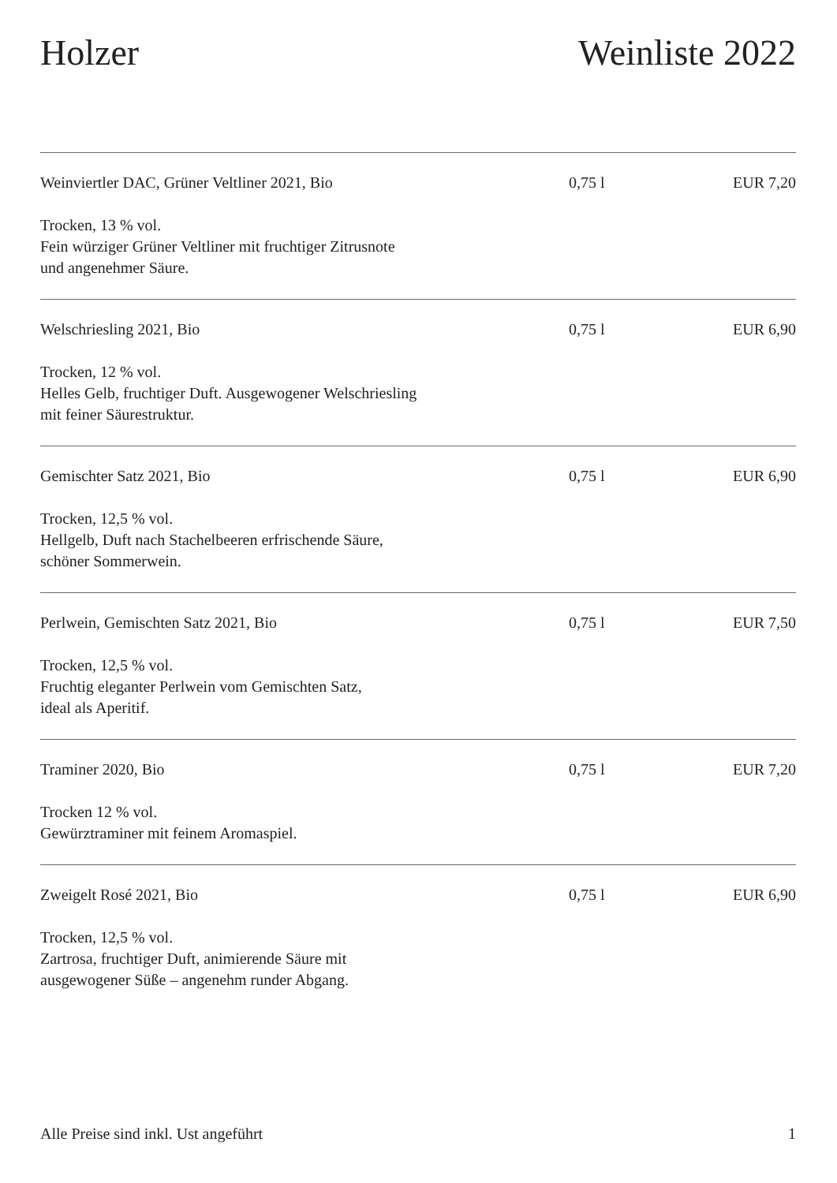Holzer Weinliste 2022
Weinviertler DAC, Grüner Veltliner 2021, Bio 0,75 l EUR 7,20
Trocken, 13 % vol.
Fein würziger Grüner Veltliner mit fruchtiger Zitrusnote
und angenehmer Säure.
Welschriesling 2021, Bio 0,75 l EUR 6,90
Trocken, 12 % vol.
Helles Gelb, fruchtiger Duft. Ausgewogener Welschriesling
mit feiner Säurestruktur.
Gemischter Satz 2021, Bio 0,75 l EUR 6,90
Trocken, 12,5 % vol.
Hellgelb, Duft nach Stachelbeeren erfrischende Säure,
schöner Sommerwein.
Perlwein, Gemischten Satz 2021, Bio 0,75 l EUR 7,50
Trocken, 12,5 % vol.
Fruchtig eleganter Perlwein vom Gemischten Satz,
ideal als Aperitif.
Traminer 2020, Bio 0,75 l EUR 7,20
Trocken 12 % vol.
Gewürztraminer mit feinem Aromaspiel.
Zweigelt Rosé 2021, Bio 0,75 l EUR 6,90
Trocken, 12,5 % vol.
Zartrosa, fruchtiger Duft, animierende Säure mit
ausgewogener Süße – angenehm runder Abgang.
Alle Preise sind inkl. Ust angeführt
1